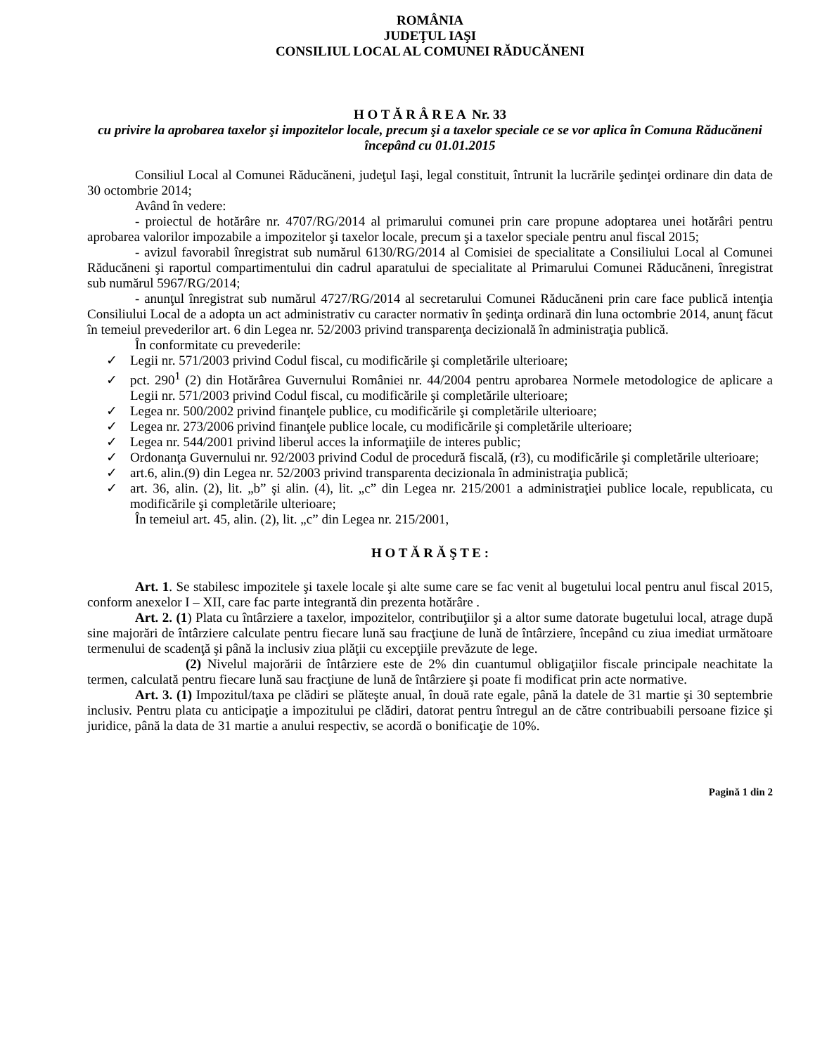ROMÂNIA
JUDEŢUL IAŞI
CONSILIUL LOCAL AL COMUNEI RĂDUCĂNENI
H O T Ă R Â R E A Nr. 33
cu privire la aprobarea taxelor şi impozitelor locale, precum şi a taxelor speciale ce se vor aplica în Comuna Răducăneni începând cu 01.01.2015
Consiliul Local al Comunei Răducăneni, judeţul Iaşi, legal constituit, întrunit la lucrările şedinţei ordinare din data de 30 octombrie 2014;
Având în vedere:
- proiectul de hotărâre nr. 4707/RG/2014 al primarului comunei prin care propune adoptarea unei hotărâri pentru aprobarea valorilor impozabile a impozitelor şi taxelor locale, precum şi a taxelor speciale pentru anul fiscal 2015;
- avizul favorabil înregistrat sub numărul 6130/RG/2014 al Comisiei de specialitate a Consiliului Local al Comunei Răducăneni şi raportul compartimentului din cadrul aparatului de specialitate al Primarului Comunei Răducăneni, înregistrat sub numărul 5967/RG/2014;
- anunţul înregistrat sub numărul 4727/RG/2014 al secretarului Comunei Răducăneni prin care face publică intenţia Consiliului Local de a adopta un act administrativ cu caracter normativ în şedinţa ordinară din luna octombrie 2014, anunţ făcut în temeiul prevederilor art. 6 din Legea nr. 52/2003 privind transparenţa decizională în administraţia publică.
În conformitate cu prevederile:
✓ Legii nr. 571/2003 privind Codul fiscal, cu modificările şi completările ulterioare;
✓ pct. 290<sup>1</sup> (2) din Hotărârea Guvernului României nr. 44/2004 pentru aprobarea Normele metodologice de aplicare a Legii nr. 571/2003 privind Codul fiscal, cu modificările şi completările ulterioare;
✓ Legea nr. 500/2002 privind finanţele publice, cu modificările şi completările ulterioare;
✓ Legea nr. 273/2006 privind finanţele publice locale, cu modificările şi completările ulterioare;
✓ Legea nr. 544/2001 privind liberul acces la informaţiile de interes public;
✓ Ordonanţa Guvernului nr. 92/2003 privind Codul de procedură fiscală, (r3), cu modificările şi completările ulterioare;
✓ art.6, alin.(9) din Legea nr. 52/2003 privind transparenta decizionala în administraţia publică;
✓ art. 36, alin. (2), lit. „b” şi alin. (4), lit. „c” din Legea nr. 215/2001 a administraţiei publice locale, republicata, cu modificările şi completările ulterioare;
În temeiul art. 45, alin. (2), lit. „c” din Legea nr. 215/2001,
H O T Ă R Ă Ş T E :
Art. 1. Se stabilesc impozitele şi taxele locale şi alte sume care se fac venit al bugetului local pentru anul fiscal 2015, conform anexelor I – XII, care fac parte integrantă din prezenta hotărâre .
Art. 2. (1) Plata cu întârziere a taxelor, impozitelor, contribuţiilor şi a altor sume datorate bugetului local, atrage după sine majorări de întârziere calculate pentru fiecare lună sau fracţiune de lună de întârziere, începând cu ziua imediat următoare termenului de scadenţă şi până la inclusiv ziua plăţii cu excepţiile prevăzute de lege.
(2) Nivelul majorării de întârziere este de 2% din cuantumul obligaţiilor fiscale principale neachitate la termen, calculată pentru fiecare lună sau fracţiune de lună de întârziere şi poate fi modificat prin acte normative.
Art. 3. (1) Impozitul/taxa pe clădiri se plăteşte anual, în două rate egale, până la datele de 31 martie şi 30 septembrie inclusiv. Pentru plata cu anticipaţie a impozitului pe clădiri, datorat pentru întregul an de către contribuabili persoane fizice şi juridice, până la data de 31 martie a anului respectiv, se acordă o bonificaţie de 10%.
Pagină 1 din 2